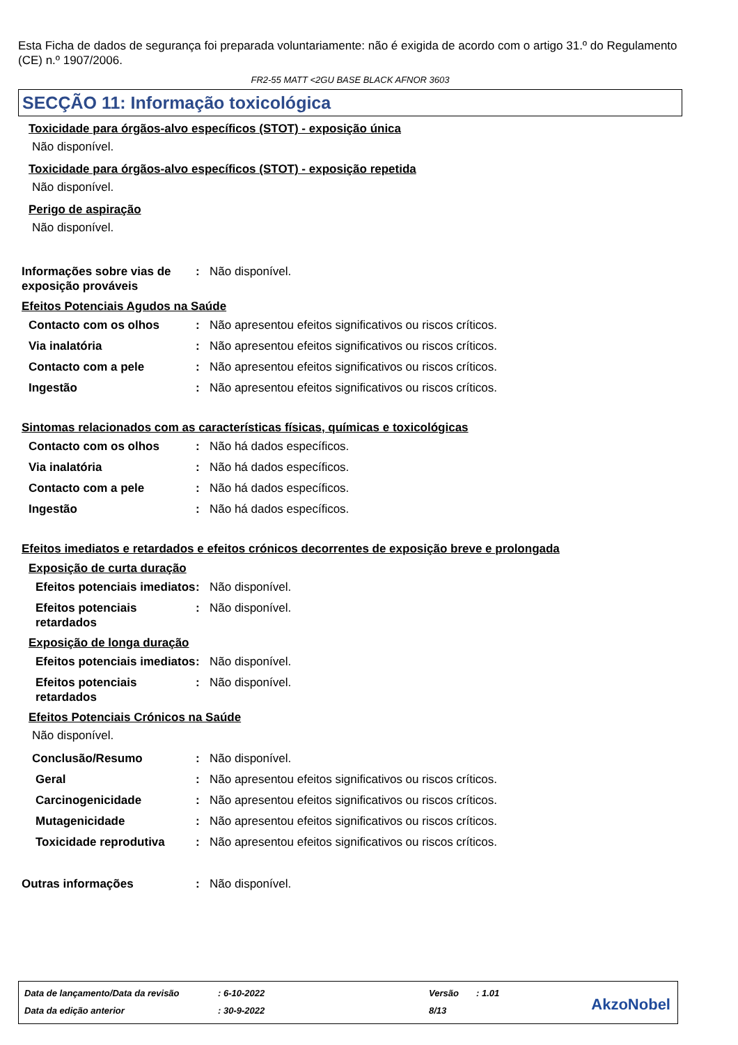Esta Ficha de dados de segurança foi preparada voluntariamente: não é exigida de acordo com o artigo 31.º do Regulamento (CE) n.º 1907/2006.
FR2-55 MATT <2GU BASE BLACK AFNOR 3603
SECÇÃO 11: Informação toxicológica
Toxicidade para órgãos-alvo específicos (STOT) - exposição única
Não disponível.
Toxicidade para órgãos-alvo específicos (STOT) - exposição repetida
Não disponível.
Perigo de aspiração
Não disponível.
Informações sobre vias de exposição prováveis
: Não disponível.
Efeitos Potenciais Agudos na Saúde
Contacto com os olhos : Não apresentou efeitos significativos ou riscos críticos.
Via inalatória : Não apresentou efeitos significativos ou riscos críticos.
Contacto com a pele : Não apresentou efeitos significativos ou riscos críticos.
Ingestão : Não apresentou efeitos significativos ou riscos críticos.
Sintomas relacionados com as características físicas, químicas e toxicológicas
Contacto com os olhos : Não há dados específicos.
Via inalatória : Não há dados específicos.
Contacto com a pele : Não há dados específicos.
Ingestão : Não há dados específicos.
Efeitos imediatos e retardados e efeitos crónicos decorrentes de exposição breve e prolongada
Exposição de curta duração
Efeitos potenciais imediatos
: Não disponível.
Efeitos potenciais retardados
: Não disponível.
Exposição de longa duração
Efeitos potenciais imediatos
: Não disponível.
Efeitos potenciais retardados
: Não disponível.
Efeitos Potenciais Crónicos na Saúde
Não disponível.
Conclusão/Resumo : Não disponível.
Geral : Não apresentou efeitos significativos ou riscos críticos.
Carcinogenicidade : Não apresentou efeitos significativos ou riscos críticos.
Mutagenicidade : Não apresentou efeitos significativos ou riscos críticos.
Toxicidade reprodutiva : Não apresentou efeitos significativos ou riscos críticos.
Outras informações : Não disponível.
| Data de lançamento/Data da revisão | : 6-10-2022 | Versão | : 1.01 |
| Data da edição anterior | : 30-9-2022 | 8/13 | |
AkzoNobel